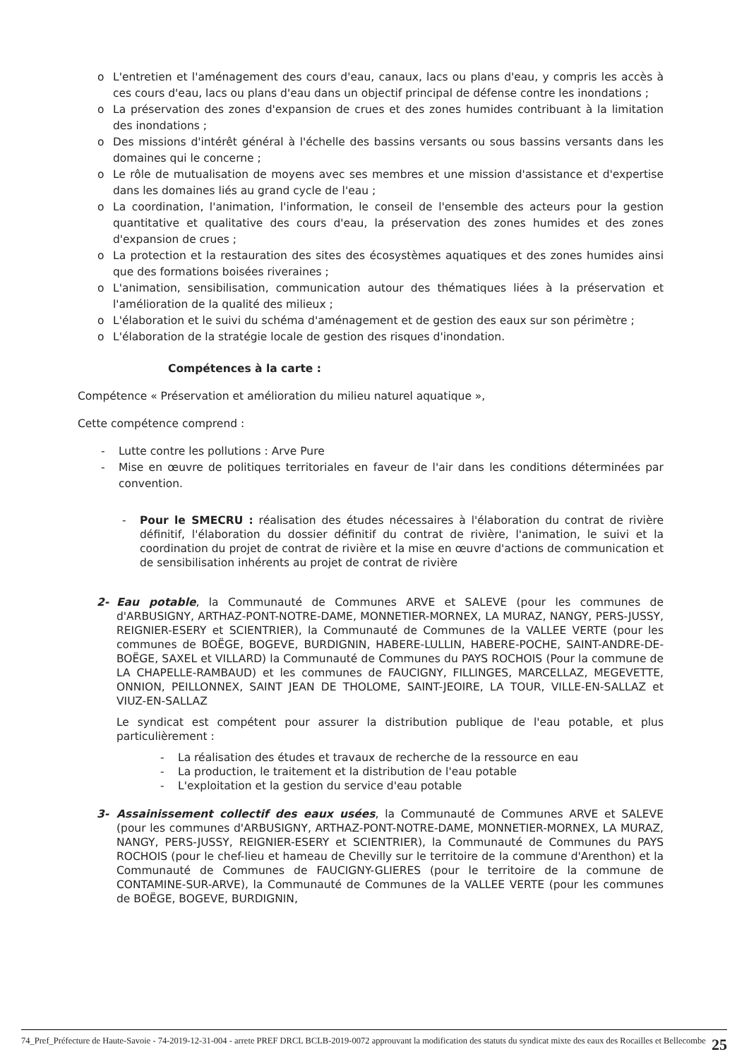o L'entretien et l'aménagement des cours d'eau, canaux, lacs ou plans d'eau, y compris les accès à ces cours d'eau, lacs ou plans d'eau dans un objectif principal de défense contre les inondations ;
o La préservation des zones d'expansion de crues et des zones humides contribuant à la limitation des inondations ;
o Des missions d'intérêt général à l'échelle des bassins versants ou sous bassins versants dans les domaines qui le concerne ;
o Le rôle de mutualisation de moyens avec ses membres et une mission d'assistance et d'expertise dans les domaines liés au grand cycle de l'eau ;
o La coordination, l'animation, l'information, le conseil de l'ensemble des acteurs pour la gestion quantitative et qualitative des cours d'eau, la préservation des zones humides et des zones d'expansion de crues ;
o La protection et la restauration des sites des écosystèmes aquatiques et des zones humides ainsi que des formations boisées riveraines ;
o L'animation, sensibilisation, communication autour des thématiques liées à la préservation et l'amélioration de la qualité des milieux ;
o L'élaboration et le suivi du schéma d'aménagement et de gestion des eaux sur son périmètre ;
o L'élaboration de la stratégie locale de gestion des risques d'inondation.
Compétences à la carte :
Compétence « Préservation et amélioration du milieu naturel aquatique »,
Cette compétence comprend :
- Lutte contre les pollutions : Arve Pure
- Mise en œuvre de politiques territoriales en faveur de l'air dans les conditions déterminées par convention.
- Pour le SMECRU : réalisation des études nécessaires à l'élaboration du contrat de rivière définitif, l'élaboration du dossier définitif du contrat de rivière, l'animation, le suivi et la coordination du projet de contrat de rivière et la mise en œuvre d'actions de communication et de sensibilisation inhérents au projet de contrat de rivière
2- Eau potable, la Communauté de Communes ARVE et SALEVE (pour les communes de d'ARBUSIGNY, ARTHAZ-PONT-NOTRE-DAME, MONNETIER-MORNEX, LA MURAZ, NANGY, PERS-JUSSY, REIGNIER-ESERY et SCIENTRIER), la Communauté de Communes de la VALLEE VERTE (pour les communes de BOËGE, BOGEVE, BURDIGNIN, HABERE-LULLIN, HABERE-POCHE, SAINT-ANDRE-DE-BOËGE, SAXEL et VILLARD) la Communauté de Communes du PAYS ROCHOIS (Pour la commune de LA CHAPELLE-RAMBAUD) et les communes de FAUCIGNY, FILLINGES, MARCELLAZ, MEGEVETTE, ONNION, PEILLONNEX, SAINT JEAN DE THOLOME, SAINT-JEOIRE, LA TOUR, VILLE-EN-SALLAZ et VIUZ-EN-SALLAZ
Le syndicat est compétent pour assurer la distribution publique de l'eau potable, et plus particulièrement :
- La réalisation des études et travaux de recherche de la ressource en eau
- La production, le traitement et la distribution de l'eau potable
- L'exploitation et la gestion du service d'eau potable
3- Assainissement collectif des eaux usées, la Communauté de Communes ARVE et SALEVE (pour les communes d'ARBUSIGNY, ARTHAZ-PONT-NOTRE-DAME, MONNETIER-MORNEX, LA MURAZ, NANGY, PERS-JUSSY, REIGNIER-ESERY et SCIENTRIER), la Communauté de Communes du PAYS ROCHOIS (pour le chef-lieu et hameau de Chevilly sur le territoire de la commune d'Arenthon) et la Communauté de Communes de FAUCIGNY-GLIERES (pour le territoire de la commune de CONTAMINE-SUR-ARVE), la Communauté de Communes de la VALLEE VERTE (pour les communes de BOËGE, BOGEVE, BURDIGNIN,
74_Pref_Préfecture de Haute-Savoie - 74-2019-12-31-004 - arrete PREF DRCL BCLB-2019-0072 approuvant la modification des statuts du syndicat mixte des eaux des Rocailles et Bellecombe 25